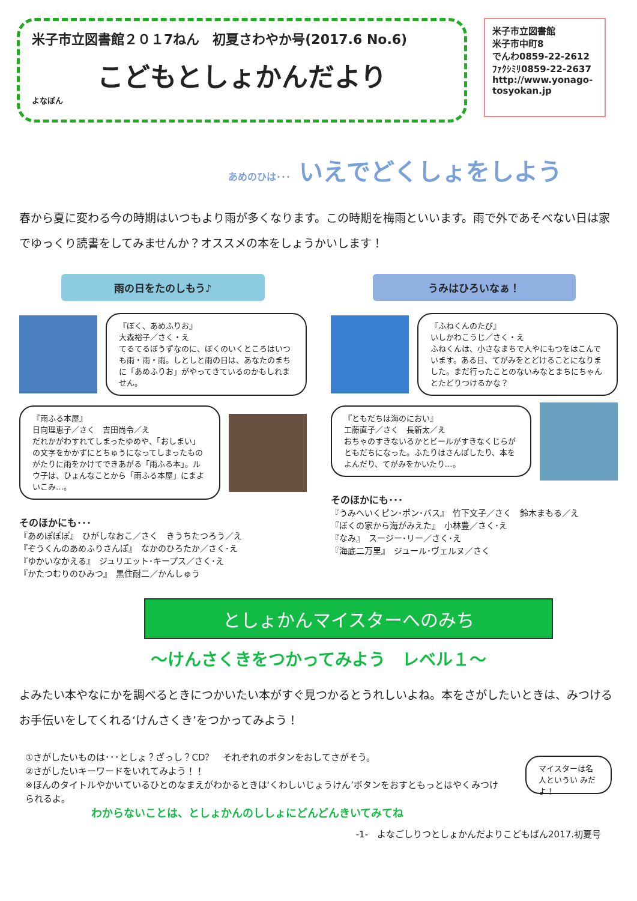米子市立図書館２０１7ねん　初夏さわやか号(2017.6 No.6)
こどもとしょかんだより
よなぽん
米子市立図書館
米子市中町8
でんわ0859-22-2612
ﾌｧｸｼﾐﾘ0859-22-2637
http://www.yonago-tosyokan.jp
あめのひは･･･ いえでどくしょをしよう
春から夏に変わる今の時期はいつもより雨が多くなります。この時期を梅雨といいます。雨で外であそべない日は家でゆっくり読書をしてみませんか？オススメの本をしょうかいします！
雨の日をたのしもう♪
『ぼく、あめふりお』
大森裕子／さく・え
てるてるぼうずなのに、ぼくのいくところはいつも雨・雨・雨。しとしと雨の日は、あなたのまちに「あめふりお」がやってきているのかもしれません。
『雨ふる本屋』
日向理恵子／さく　吉田尚令／え
だれかがわすれてしまったゆめや、「おしまい」の文字をかかずにとちゅうになってしまったものがたりに雨をかけてできあがる「雨ふる本」。ルウ子は、ひょんなことから「雨ふる本屋」にまよいこみ…。
そのほかにも･･･
『あめぽぽぽ』　ひがしなおこ／さく　きうちたつろう／え
『ぞうくんのあめふりさんぽ』　なかのひろたか／さく･え
『ゆかいなかえる』　ジュリエット･キープス／さく･え
『かたつむりのひみつ』　黒住耐二／かんしゅう
うみはひろいなぁ！
『ふねくんのたび』
いしかわこうじ／さく・え
ふねくんは、小さなまちで人やにもつをはこんでいます。ある日、てがみをとどけることになりました。まだ行ったことのないみなとまちにちゃんとたどりつけるかな？
『ともだちは海のにおい』
工藤直子／さく　長新太／え
おちゃのすきないるかとビールがすきなくじらがともだちになった。ふたりはさんぽしたり、本をよんだり、てがみをかいたり…。
そのほかにも･･･
『うみへいくピン･ポン･バス』　竹下文子／さく　鈴木まもる／え
『ぼくの家から海がみえた』　小林豊／さく･え
『なみ』　スージー･リー／さく･え
『海底二万里』　ジュール･ヴェルヌ／さく
としょかんマイスターへのみち
～けんさくきをつかってみよう　レベル１～
よみたい本やなにかを調べるときにつかいたい本がすぐ見つかるとうれしいよね。本をさがしたいときは、みつけるお手伝いをしてくれる‘けんさくき’をつかってみよう！
①さがしたいものは･･･としょ？ざっし？CD？　それぞれのボタンをおしてさがそう。
②さがしたいキーワードをいれてみよう！！
※ほんのタイトルやかいているひとのなまえがわかるときは‘くわしいじょうけん’ボタンをおすともっとはやくみつけられるよ。
わからないことは、としょかんのししょにどんどんきいてみてね
マイスターは名人というい みだよ！
-1-　よなごしりつとしょかんだよりこどもばん2017.初夏号